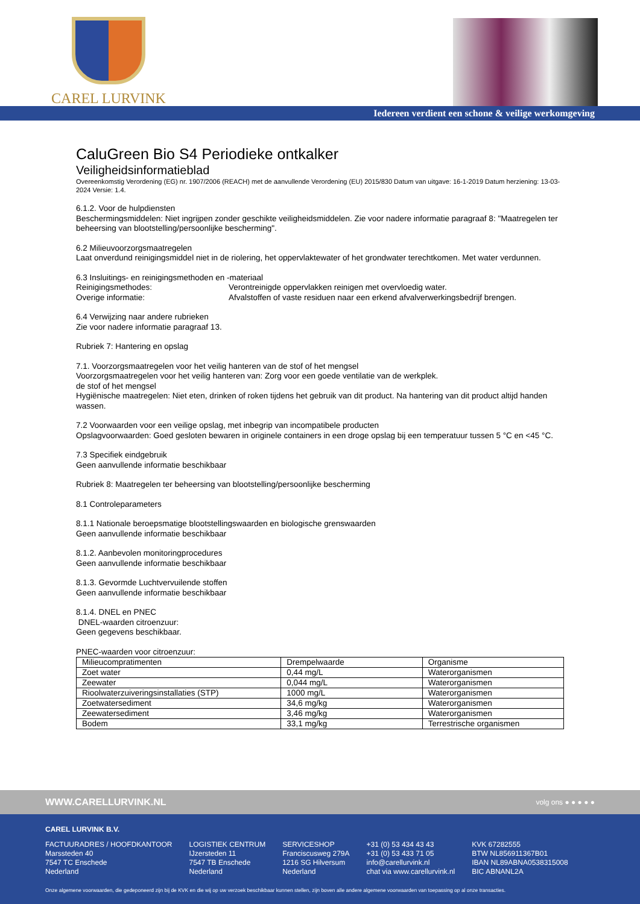CAREL LURVINK
Iedereen verdient een schone & veilige werkomgeving
CaluGreen Bio S4 Periodieke ontkalker
Veiligheidsinformatieblad
Overeenkomstig Verordening (EG) nr. 1907/2006 (REACH) met de aanvullende Verordening (EU) 2015/830 Datum van uitgave: 16-1-2019 Datum herziening: 13-03-2024 Versie: 1.4.
6.1.2. Voor de hulpdiensten
Beschermingsmiddelen: Niet ingrijpen zonder geschikte veiligheidsmiddelen. Zie voor nadere informatie paragraaf 8: "Maatregelen ter beheersing van blootstelling/persoonlijke bescherming".
6.2 Milieuvoorzorgsmaatregelen
Laat onverdund reinigingsmiddel niet in de riolering, het oppervlaktewater of het grondwater terechtkomen. Met water verdunnen.
6.3 Insluitings- en reinigingsmethoden en -materiaal
Reinigingsmethodes: Verontreinigde oppervlakken reinigen met overvloedig water.
Overige informatie: Afvalstoffen of vaste residuen naar een erkend afvalverwerkingsbedrijf brengen.
6.4 Verwijzing naar andere rubrieken
Zie voor nadere informatie paragraaf 13.
Rubriek 7: Hantering en opslag
7.1. Voorzorgsmaatregelen voor het veilig hanteren van de stof of het mengsel
Voorzorgsmaatregelen voor het veilig hanteren van: Zorg voor een goede ventilatie van de werkplek.
de stof of het mengsel
Hygiënische maatregelen: Niet eten, drinken of roken tijdens het gebruik van dit product. Na hantering van dit product altijd handen wassen.
7.2 Voorwaarden voor een veilige opslag, met inbegrip van incompatibele producten
Opslagvoorwaarden: Goed gesloten bewaren in originele containers in een droge opslag bij een temperatuur tussen 5 °C en <45 °C.
7.3 Specifiek eindgebruik
Geen aanvullende informatie beschikbaar
Rubriek 8: Maatregelen ter beheersing van blootstelling/persoonlijke bescherming
8.1 Controleparameters
8.1.1 Nationale beroepsmatige blootstellingswaarden en biologische grenswaarden
Geen aanvullende informatie beschikbaar
8.1.2. Aanbevolen monitoringprocedures
Geen aanvullende informatie beschikbaar
8.1.3. Gevormde Luchtvervuilende stoffen
Geen aanvullende informatie beschikbaar
8.1.4. DNEL en PNEC
DNEL-waarden citroenzuur:
Geen gegevens beschikbaar.
PNEC-waarden voor citroenzuur:
| Milieucompratimenten | Drempelwaarde | Organisme |
| Zoet water | 0,44 mg/L | Waterorganismen |
| Zeewater | 0,044 mg/L | Waterorganismen |
| Rioolwaterzuiveringsinstallaties (STP) | 1000 mg/L | Waterorganismen |
| Zoetwatersediment | 34,6 mg/kg | Waterorganismen |
| Zeewatersediment | 3,46 mg/kg | Waterorganismen |
| Bodem | 33,1 mg/kg | Terrestrische organismen |
WWW.CARELLURVINK.NL volg ons ● ● ● ● ●
CAREL LURVINK B.V.
FACTUURADRES / HOOFDKANTOOR
Marssteden 40
7547 TC Enschede
Nederland
LOGISTIEK CENTRUM
IJzersteden 11
7547 TB Enschede
Nederland
SERVICESHOP
Franciscusweg 279A
1216 SG Hilversum
Nederland
+31 (0) 53 434 43 43
+31 (0) 53 433 71 05
info@carellurvink.nl
chat via www.carellurvink.nl
KVK 67282555
BTW NL856911367B01
IBAN NL89ABNA0538315008
BIC ABNANL2A
Onze algemene voorwaarden, die gedeponeerd zijn bij de KVK en die wij op uw verzoek beschikbaar kunnen stellen, zijn boven alle andere algemene voorwaarden van toepassing op al onze transacties.